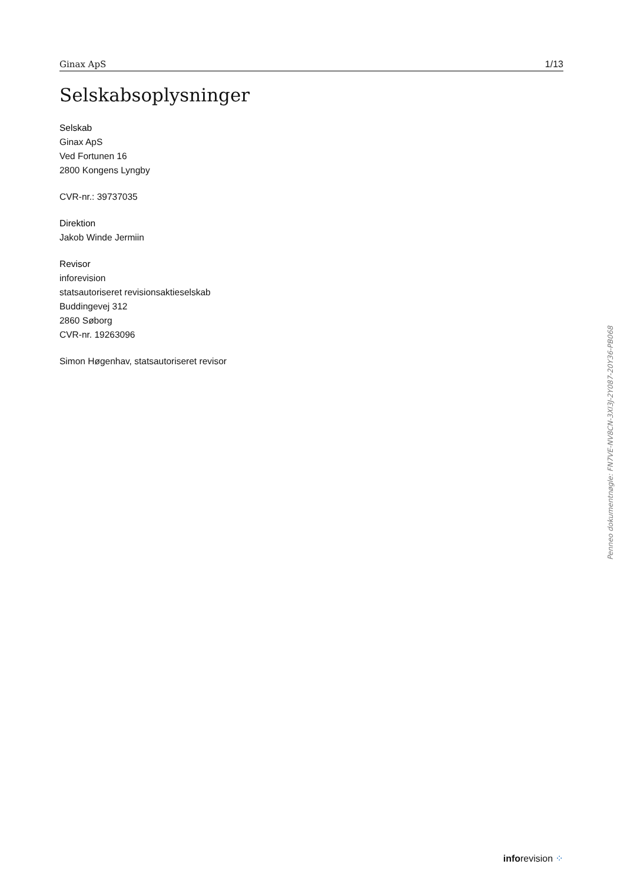Ginax ApS 1/13
Selskabsoplysninger
Selskab
Ginax ApS
Ved Fortunen 16
2800 Kongens Lyngby
CVR-nr.: 39737035
Direktion
Jakob Winde Jermiin
Revisor
inforevision
statsautoriseret revisionsaktieselskab
Buddingevej 312
2860 Søborg
CVR-nr. 19263096
Simon Høgenhav, statsautoriseret revisor
Penneo dokumentnøgle: FN7VE-NV8CN-3XI3J-2Y087-20Y36-PB068
inforevision ⁘